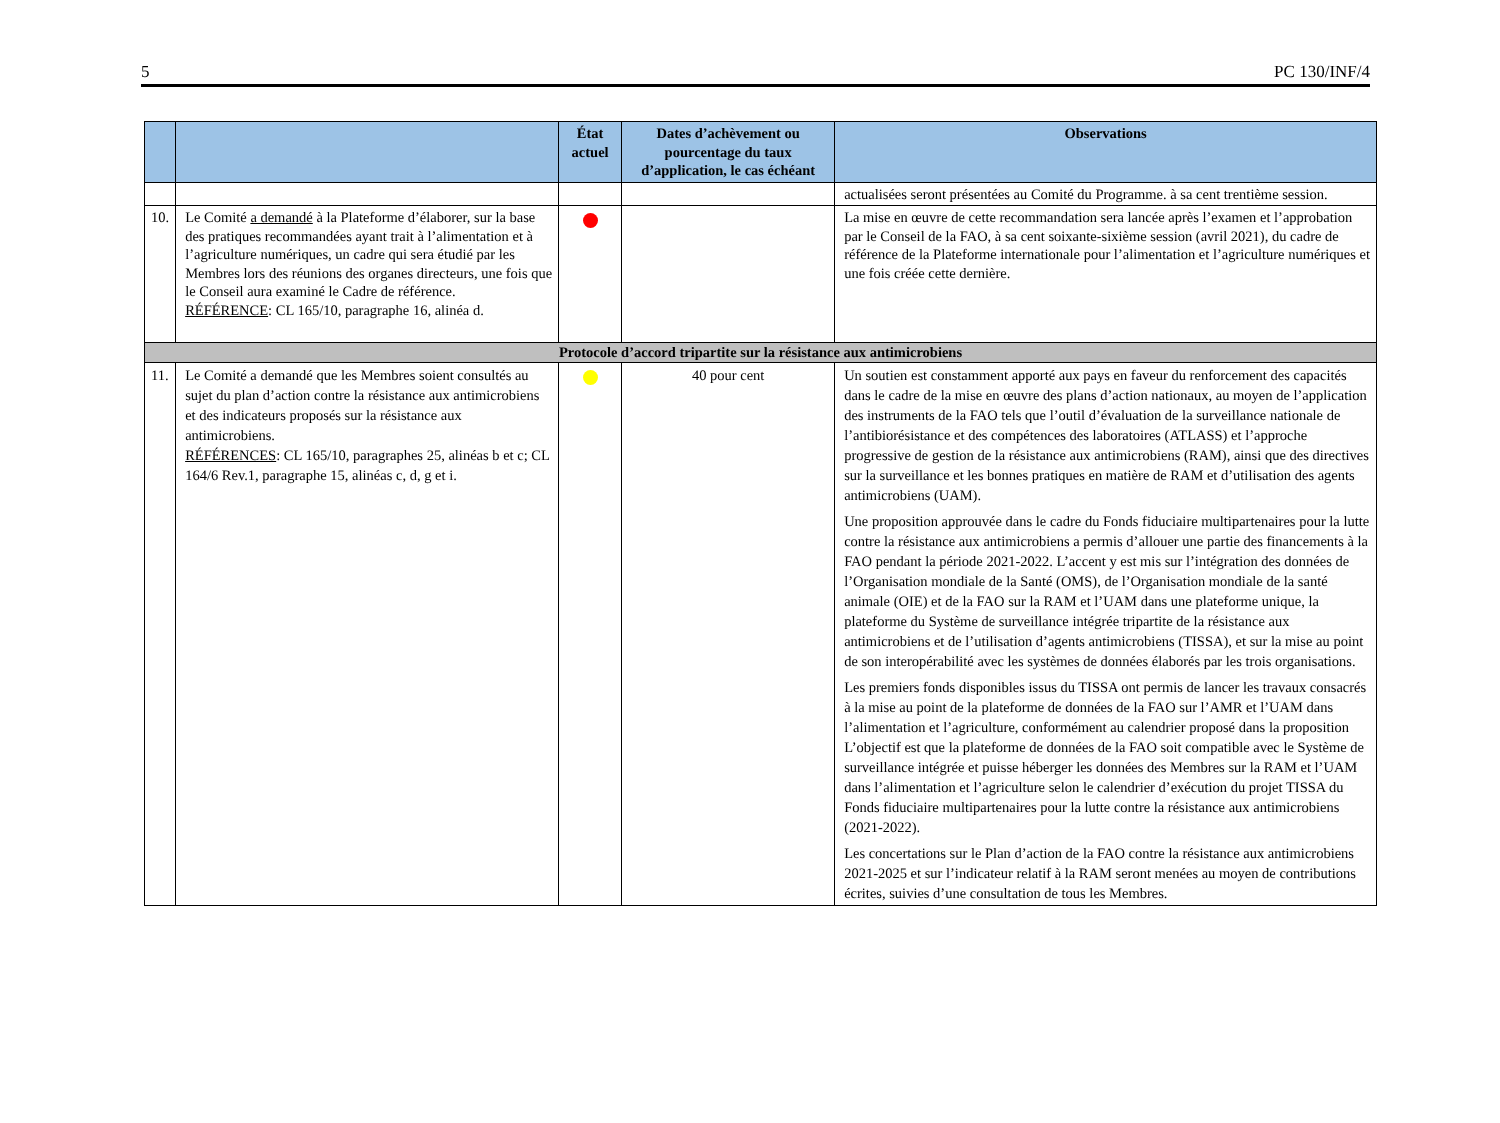5 PC 130/INF/4
| | | État actuel | Dates d’achèvement ou pourcentage du taux d’application, le cas échéant | Observations |
| --- | --- | --- | --- | --- |
| | | | | actualisées seront présentées au Comité du Programme. à sa cent trentième session. |
| 10. | Le Comité a demandé à la Plateforme d’élaborer, sur la base des pratiques recommandées ayant trait à l’alimentation et à l’agriculture numériques, un cadre qui sera étudié par les Membres lors des réunions des organes directeurs, une fois que le Conseil aura examiné le Cadre de référence. RÉFÉRENCE : CL 165/10, paragraphe 16, alinéa d. | | | La mise en œuvre de cette recommandation sera lancée après l’examen et l’approbation par le Conseil de la FAO, à sa cent soixante-sixième session (avril 2021), du cadre de référence de la Plateforme internationale pour l’alimentation et l’agriculture numériques et une fois créée cette dernière. |
| Protocole d’accord tripartite sur la résistance aux antimicrobiens | | | | |
| 11. | Le Comité a demandé que les Membres soient consultés au sujet du plan d’action contre la résistance aux antimicrobiens et des indicateurs proposés sur la résistance aux antimicrobiens. RÉFÉRENCES : CL 165/10, paragraphes 25, alinéas b et c; CL 164/6 Rev.1, paragraphe 15, alinéas c, d, g et i. | | 40 pour cent | Un soutien est constamment apporté aux pays en faveur du renforcement des capacités dans le cadre de la mise en œuvre des plans d’action nationaux, au moyen de l’application des instruments de la FAO tels que l’outil d’évaluation de la surveillance nationale de l’antibiorésistance et des compétences des laboratoires (ATLASS) et l’approche progressive de gestion de la résistance aux antimicrobiens (RAM), ainsi que des directives sur la surveillance et les bonnes pratiques en matière de RAM et d’utilisation des agents antimicrobiens (UAM). Une proposition approuvée dans le cadre du Fonds fiduciaire multipartenaires pour la lutte contre la résistance aux antimicrobiens a permis d’allouer une partie des financements à la FAO pendant la période 2021-2022. L’accent y est mis sur l’intégration des données de l’Organisation mondiale de la Santé (OMS), de l’Organisation mondiale de la santé animale (OIE) et de la FAO sur la RAM et l’UAM dans une plateforme unique, la plateforme du Système de surveillance intégrée tripartite de la résistance aux antimicrobiens et de l’utilisation d’agents antimicrobiens (TISSA), et sur la mise au point de son interopérabilité avec les systèmes de données élaborés par les trois organisations. Les premiers fonds disponibles issus du TISSA ont permis de lancer les travaux consacrés à la mise au point de la plateforme de données de la FAO sur l’AMR et l’UAM dans l’alimentation et l’agriculture, conformément au calendrier proposé dans la proposition L’objectif est que la plateforme de données de la FAO soit compatible avec le Système de surveillance intégrée et puisse héberger les données des Membres sur la RAM et l’UAM dans l’alimentation et l’agriculture selon le calendrier d’exécution du projet TISSA du Fonds fiduciaire multipartenaires pour la lutte contre la résistance aux antimicrobiens (2021-2022). Les concertations sur le Plan d’action de la FAO contre la résistance aux antimicrobiens 2021-2025 et sur l’indicateur relatif à la RAM seront menées au moyen de contributions écrites, suivies d’une consultation de tous les Membres. |